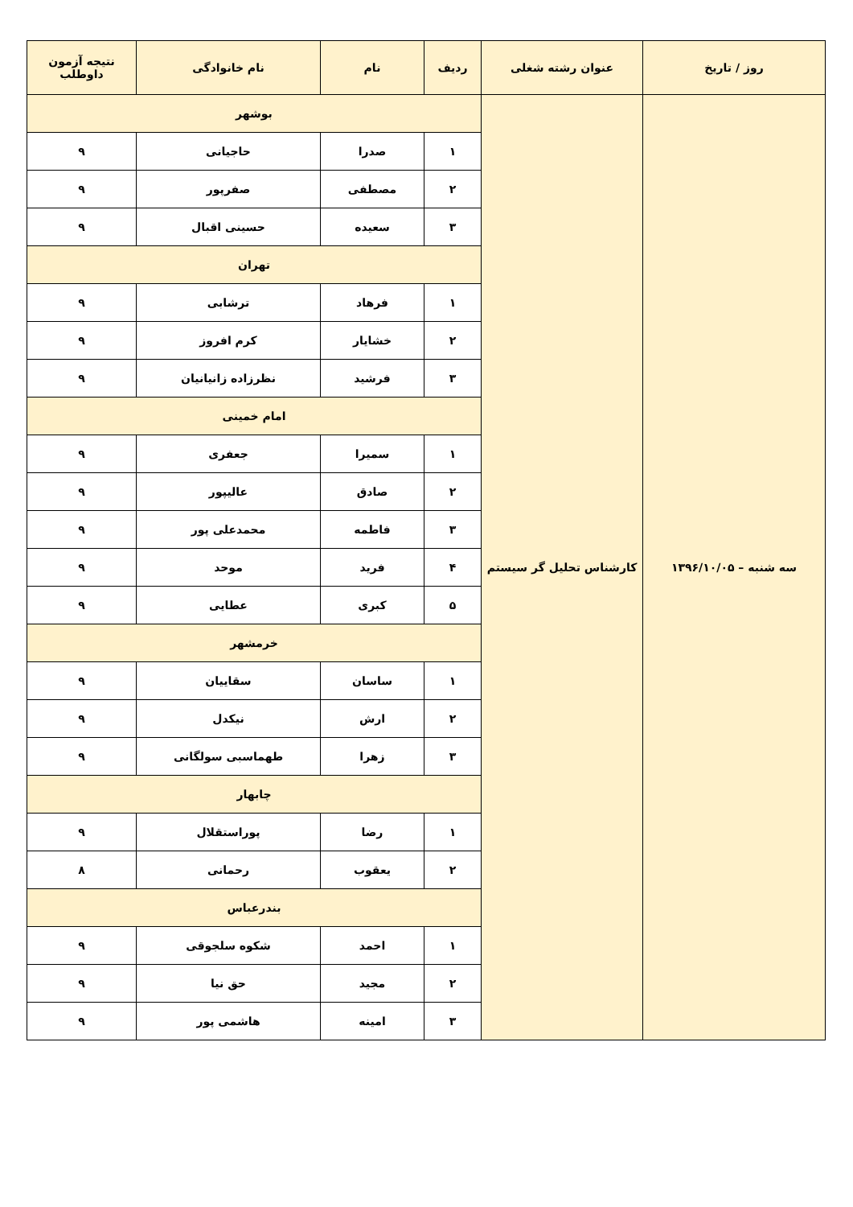| روز / تاریخ | عنوان رشته شغلی | ردیف | نام | نام خانوادگی | نتیجه آزمون داوطلب |
| --- | --- | --- | --- | --- | --- |
| سه شنبه – ۱۳۹۶/۱۰/۰۵ | کارشناس تحلیل گر سیستم | بوشهر | | | |
| | | ۱ | صدرا | حاجیانی | ۹ |
| | | ۲ | مصطفی | صفرپور | ۹ |
| | | ۳ | سعیده | حسینی اقبال | ۹ |
| | | تهران | | | |
| | | ۱ | فرهاد | ترشابی | ۹ |
| | | ۲ | خشایار | کرم افروز | ۹ |
| | | ۳ | فرشید | نظرزاده زانیانیان | ۹ |
| | | امام خمینی | | | |
| | | ۱ | سمیرا | جعفری | ۹ |
| | | ۲ | صادق | عالیپور | ۹ |
| | | ۳ | فاطمه | محمدعلی پور | ۹ |
| | | ۴ | فرید | موحد | ۹ |
| | | ۵ | کبری | عطایی | ۹ |
| | | خرمشهر | | | |
| | | ۱ | ساسان | سقاییان | ۹ |
| | | ۲ | ارش | نیکدل | ۹ |
| | | ۳ | زهرا | طهماسبی سولگانی | ۹ |
| | | چابهار | | | |
| | | ۱ | رضا | پوراستقلال | ۹ |
| | | ۲ | یعقوب | رحمانی | ۸ |
| | | بندرعباس | | | |
| | | ۱ | احمد | شکوه سلجوقی | ۹ |
| | | ۲ | مجید | حق نیا | ۹ |
| | | ۳ | امینه | هاشمی پور | ۹ |